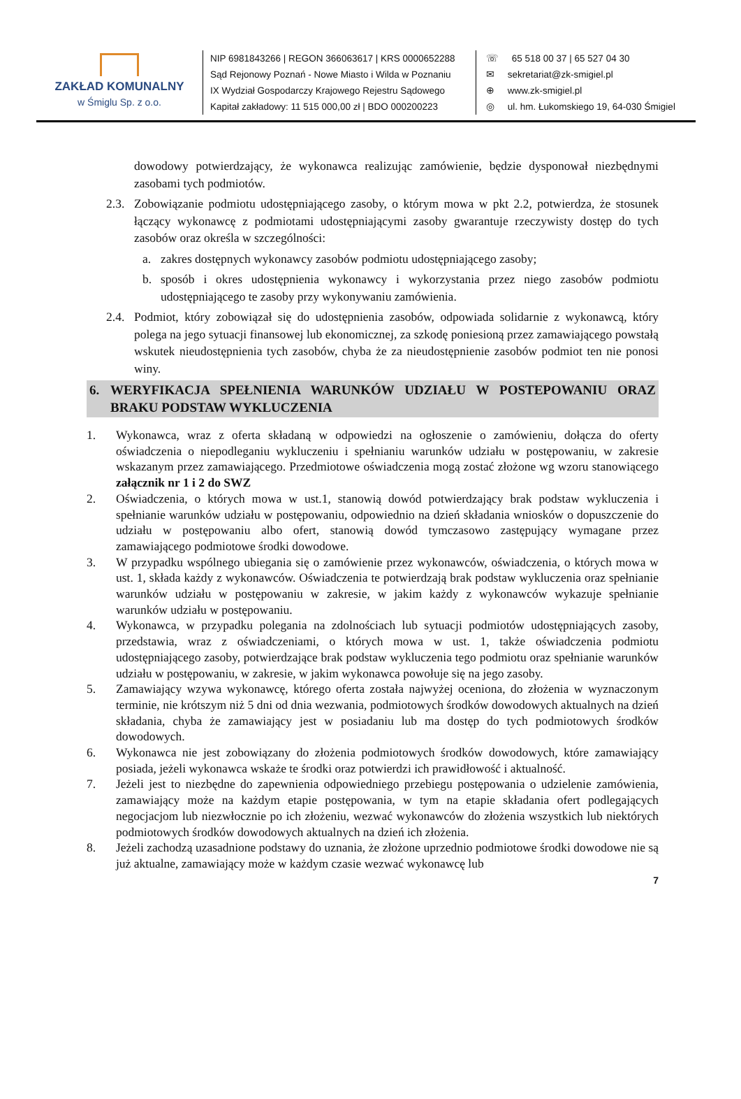ZAKŁAD KOMUNALNY
w Śmiglu Sp. z o.o.
NIP 6981843266 | REGON 366063617 | KRS 0000652288
Sąd Rejonowy Poznań - Nowe Miasto i Wilda w Poznaniu
IX Wydział Gospodarczy Krajowego Rejestru Sądowego
Kapitał zakładowy: 11 515 000,00 zł | BDO 000200223
☏ 65 518 00 37 | 65 527 04 30
✉ sekretariat@zk-smigiel.pl
⊕ www.zk-smigiel.pl
◎ ul. hm. Łukomskiego 19, 64-030 Śmigiel
dowodowy potwierdzający, że wykonawca realizując zamówienie, będzie dysponował niezbędnymi zasobami tych podmiotów.
2.3.
Zobowiązanie podmiotu udostępniającego zasoby, o którym mowa w pkt 2.2, potwierdza, że stosunek łączący wykonawcę z podmiotami udostępniającymi zasoby gwarantuje rzeczywisty dostęp do tych zasobów oraz określa w szczególności:
a. zakres dostępnych wykonawcy zasobów podmiotu udostępniającego zasoby;
b. sposób i okres udostępnienia wykonawcy i wykorzystania przez niego zasobów podmiotu udostępniającego te zasoby przy wykonywaniu zamówienia.
2.4.
Podmiot, który zobowiązał się do udostępnienia zasobów, odpowiada solidarnie z wykonawcą, który polega na jego sytuacji finansowej lub ekonomicznej, za szkodę poniesioną przez zamawiającego powstałą wskutek nieudostępnienia tych zasobów, chyba że za nieudostępnienie zasobów podmiot ten nie ponosi winy.
6. WERYFIKACJA SPEŁNIENIA WARUNKÓW UDZIAŁU W POSTEPOWANIU ORAZ BRAKU PODSTAW WYKLUCZENIA
1. Wykonawca, wraz z oferta składaną w odpowiedzi na ogłoszenie o zamówieniu, dołącza do oferty oświadczenia o niepodleganiu wykluczeniu i spełnianiu warunków udziału w postępowaniu, w zakresie wskazanym przez zamawiającego. Przedmiotowe oświadczenia mogą zostać złożone wg wzoru stanowiącego załącznik nr 1 i 2 do SWZ
2. Oświadczenia, o których mowa w ust.1, stanowią dowód potwierdzający brak podstaw wykluczenia i spełnianie warunków udziału w postępowaniu, odpowiednio na dzień składania wniosków o dopuszczenie do udziału w postępowaniu albo ofert, stanowią dowód tymczasowo zastępujący wymagane przez zamawiającego podmiotowe środki dowodowe.
3. W przypadku wspólnego ubiegania się o zamówienie przez wykonawców, oświadczenia, o których mowa w ust. 1, składa każdy z wykonawców. Oświadczenia te potwierdzają brak podstaw wykluczenia oraz spełnianie warunków udziału w postępowaniu w zakresie, w jakim każdy z wykonawców wykazuje spełnianie warunków udziału w postępowaniu.
4. Wykonawca, w przypadku polegania na zdolnościach lub sytuacji podmiotów udostępniających zasoby, przedstawia, wraz z oświadczeniami, o których mowa w ust. 1, także oświadczenia podmiotu udostępniającego zasoby, potwierdzające brak podstaw wykluczenia tego podmiotu oraz spełnianie warunków udziału w postępowaniu, w zakresie, w jakim wykonawca powołuje się na jego zasoby.
5. Zamawiający wzywa wykonawcę, którego oferta została najwyżej oceniona, do złożenia w wyznaczonym terminie, nie krótszym niż 5 dni od dnia wezwania, podmiotowych środków dowodowych aktualnych na dzień składania, chyba że zamawiający jest w posiadaniu lub ma dostęp do tych podmiotowych środków dowodowych.
6. Wykonawca nie jest zobowiązany do złożenia podmiotowych środków dowodowych, które zamawiający posiada, jeżeli wykonawca wskaże te środki oraz potwierdzi ich prawidłowość i aktualność.
7. Jeżeli jest to niezbędne do zapewnienia odpowiedniego przebiegu postępowania o udzielenie zamówienia, zamawiający może na każdym etapie postępowania, w tym na etapie składania ofert podlegających negocjacjom lub niezwłocznie po ich złożeniu, wezwać wykonawców do złożenia wszystkich lub niektórych podmiotowych środków dowodowych aktualnych na dzień ich złożenia.
8. Jeżeli zachodzą uzasadnione podstawy do uznania, że złożone uprzednio podmiotowe środki dowodowe nie są już aktualne, zamawiający może w każdym czasie wezwać wykonawcę lub
7